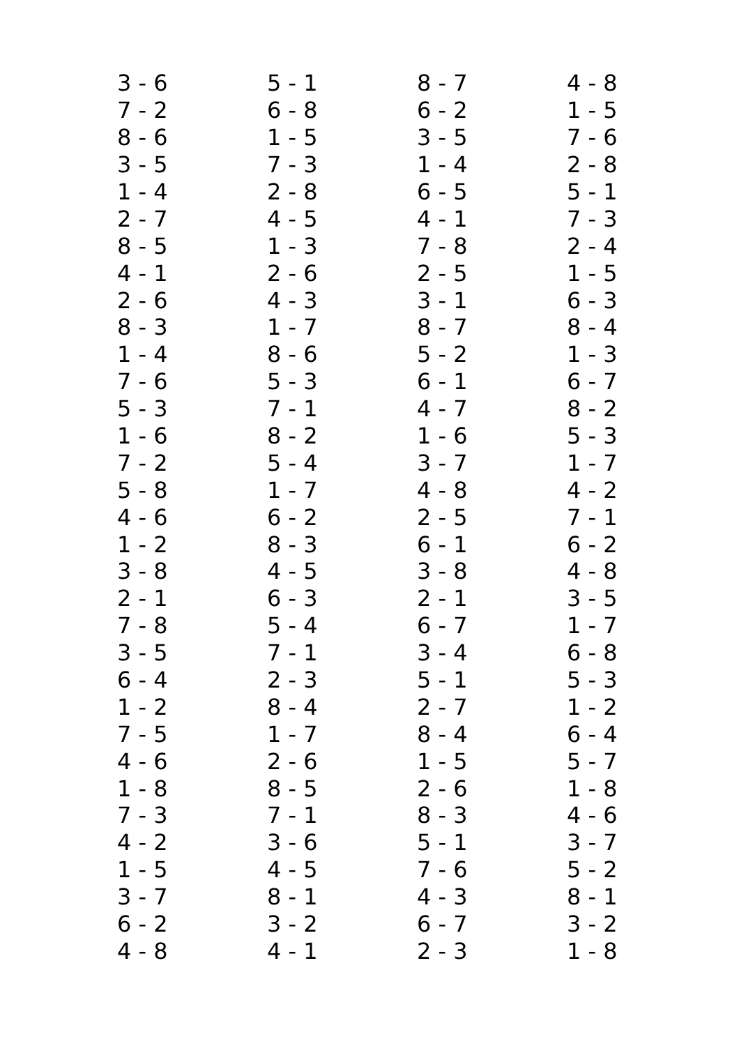| 3 - 6 | 5 - 1 | 8 - 7 | 4 - 8 |
| 7 - 2 | 6 - 8 | 6 - 2 | 1 - 5 |
| 8 - 6 | 1 - 5 | 3 - 5 | 7 - 6 |
| 3 - 5 | 7 - 3 | 1 - 4 | 2 - 8 |
| 1 - 4 | 2 - 8 | 6 - 5 | 5 - 1 |
| 2 - 7 | 4 - 5 | 4 - 1 | 7 - 3 |
| 8 - 5 | 1 - 3 | 7 - 8 | 2 - 4 |
| 4 - 1 | 2 - 6 | 2 - 5 | 1 - 5 |
| 2 - 6 | 4 - 3 | 3 - 1 | 6 - 3 |
| 8 - 3 | 1 - 7 | 8 - 7 | 8 - 4 |
| 1 - 4 | 8 - 6 | 5 - 2 | 1 - 3 |
| 7 - 6 | 5 - 3 | 6 - 1 | 6 - 7 |
| 5 - 3 | 7 - 1 | 4 - 7 | 8 - 2 |
| 1 - 6 | 8 - 2 | 1 - 6 | 5 - 3 |
| 7 - 2 | 5 - 4 | 3 - 7 | 1 - 7 |
| 5 - 8 | 1 - 7 | 4 - 8 | 4 - 2 |
| 4 - 6 | 6 - 2 | 2 - 5 | 7 - 1 |
| 1 - 2 | 8 - 3 | 6 - 1 | 6 - 2 |
| 3 - 8 | 4 - 5 | 3 - 8 | 4 - 8 |
| 2 - 1 | 6 - 3 | 2 - 1 | 3 - 5 |
| 7 - 8 | 5 - 4 | 6 - 7 | 1 - 7 |
| 3 - 5 | 7 - 1 | 3 - 4 | 6 - 8 |
| 6 - 4 | 2 - 3 | 5 - 1 | 5 - 3 |
| 1 - 2 | 8 - 4 | 2 - 7 | 1 - 2 |
| 7 - 5 | 1 - 7 | 8 - 4 | 6 - 4 |
| 4 - 6 | 2 - 6 | 1 - 5 | 5 - 7 |
| 1 - 8 | 8 - 5 | 2 - 6 | 1 - 8 |
| 7 - 3 | 7 - 1 | 8 - 3 | 4 - 6 |
| 4 - 2 | 3 - 6 | 5 - 1 | 3 - 7 |
| 1 - 5 | 4 - 5 | 7 - 6 | 5 - 2 |
| 3 - 7 | 8 - 1 | 4 - 3 | 8 - 1 |
| 6 - 2 | 3 - 2 | 6 - 7 | 3 - 2 |
| 4 - 8 | 4 - 1 | 2 - 3 | 1 - 8 |